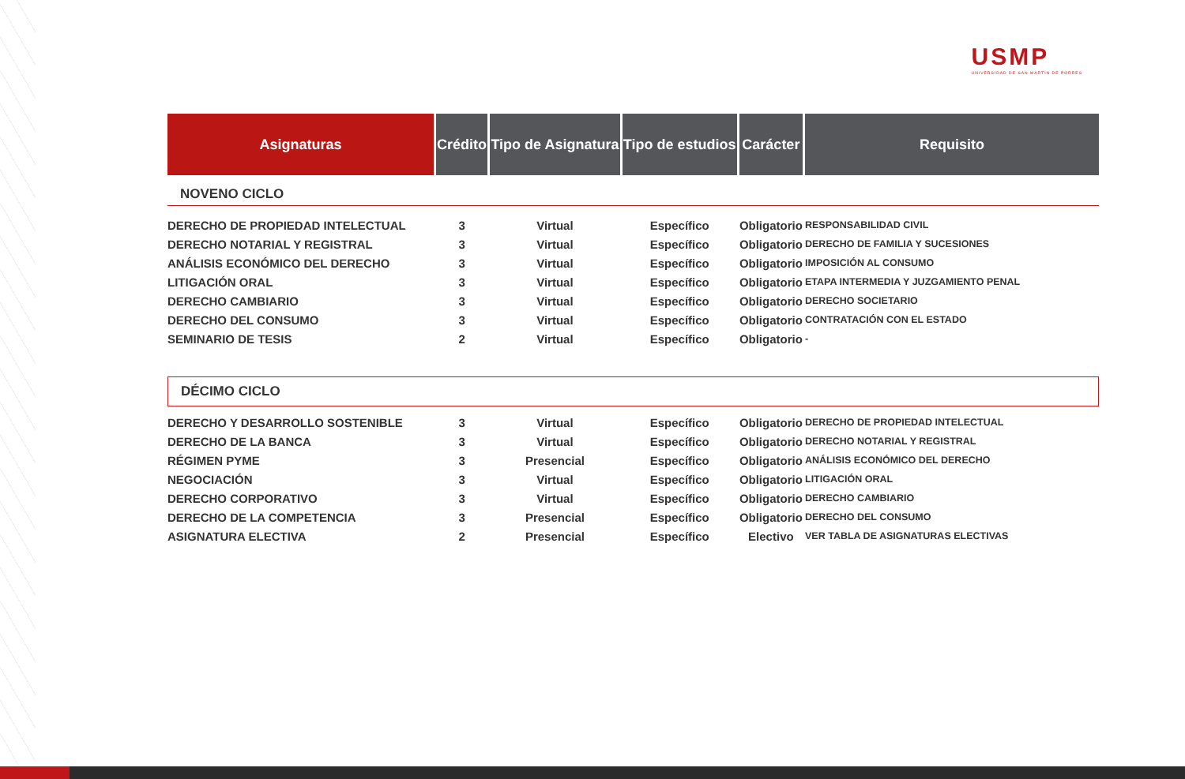USMP
UNIVERSIDAD DE SAN MARTÍN DE PORRES
| Asignaturas | Crédito | Tipo de Asignatura | Tipo de estudios | Carácter | Requisito |
| --- | --- | --- | --- | --- | --- |
| NOVENO CICLO | | | | | |
| DERECHO DE PROPIEDAD INTELECTUAL | 3 | Virtual | Específico | Obligatorio | RESPONSABILIDAD CIVIL |
| DERECHO NOTARIAL Y REGISTRAL | 3 | Virtual | Específico | Obligatorio | DERECHO DE FAMILIA Y SUCESIONES |
| ANÁLISIS ECONÓMICO DEL DERECHO | 3 | Virtual | Específico | Obligatorio | IMPOSICIÓN AL CONSUMO |
| LITIGACIÓN ORAL | 3 | Virtual | Específico | Obligatorio | ETAPA INTERMEDIA Y JUZGAMIENTO PENAL |
| DERECHO CAMBIARIO | 3 | Virtual | Específico | Obligatorio | DERECHO SOCIETARIO |
| DERECHO DEL CONSUMO | 3 | Virtual | Específico | Obligatorio | CONTRATACIÓN CON EL ESTADO |
| SEMINARIO DE TESIS | 2 | Virtual | Específico | Obligatorio | - |
| DÉCIMO CICLO | | | | | |
| DERECHO Y DESARROLLO SOSTENIBLE | 3 | Virtual | Específico | Obligatorio | DERECHO DE PROPIEDAD INTELECTUAL |
| DERECHO DE LA BANCA | 3 | Virtual | Específico | Obligatorio | DERECHO NOTARIAL Y REGISTRAL |
| RÉGIMEN PYME | 3 | Presencial | Específico | Obligatorio | ANÁLISIS ECONÓMICO DEL DERECHO |
| NEGOCIACIÓN | 3 | Virtual | Específico | Obligatorio | LITIGACIÓN ORAL |
| DERECHO CORPORATIVO | 3 | Virtual | Específico | Obligatorio | DERECHO CAMBIARIO |
| DERECHO DE LA COMPETENCIA | 3 | Presencial | Específico | Obligatorio | DERECHO DEL CONSUMO |
| ASIGNATURA ELECTIVA | 2 | Presencial | Específico | Electivo | VER TABLA DE ASIGNATURAS ELECTIVAS |